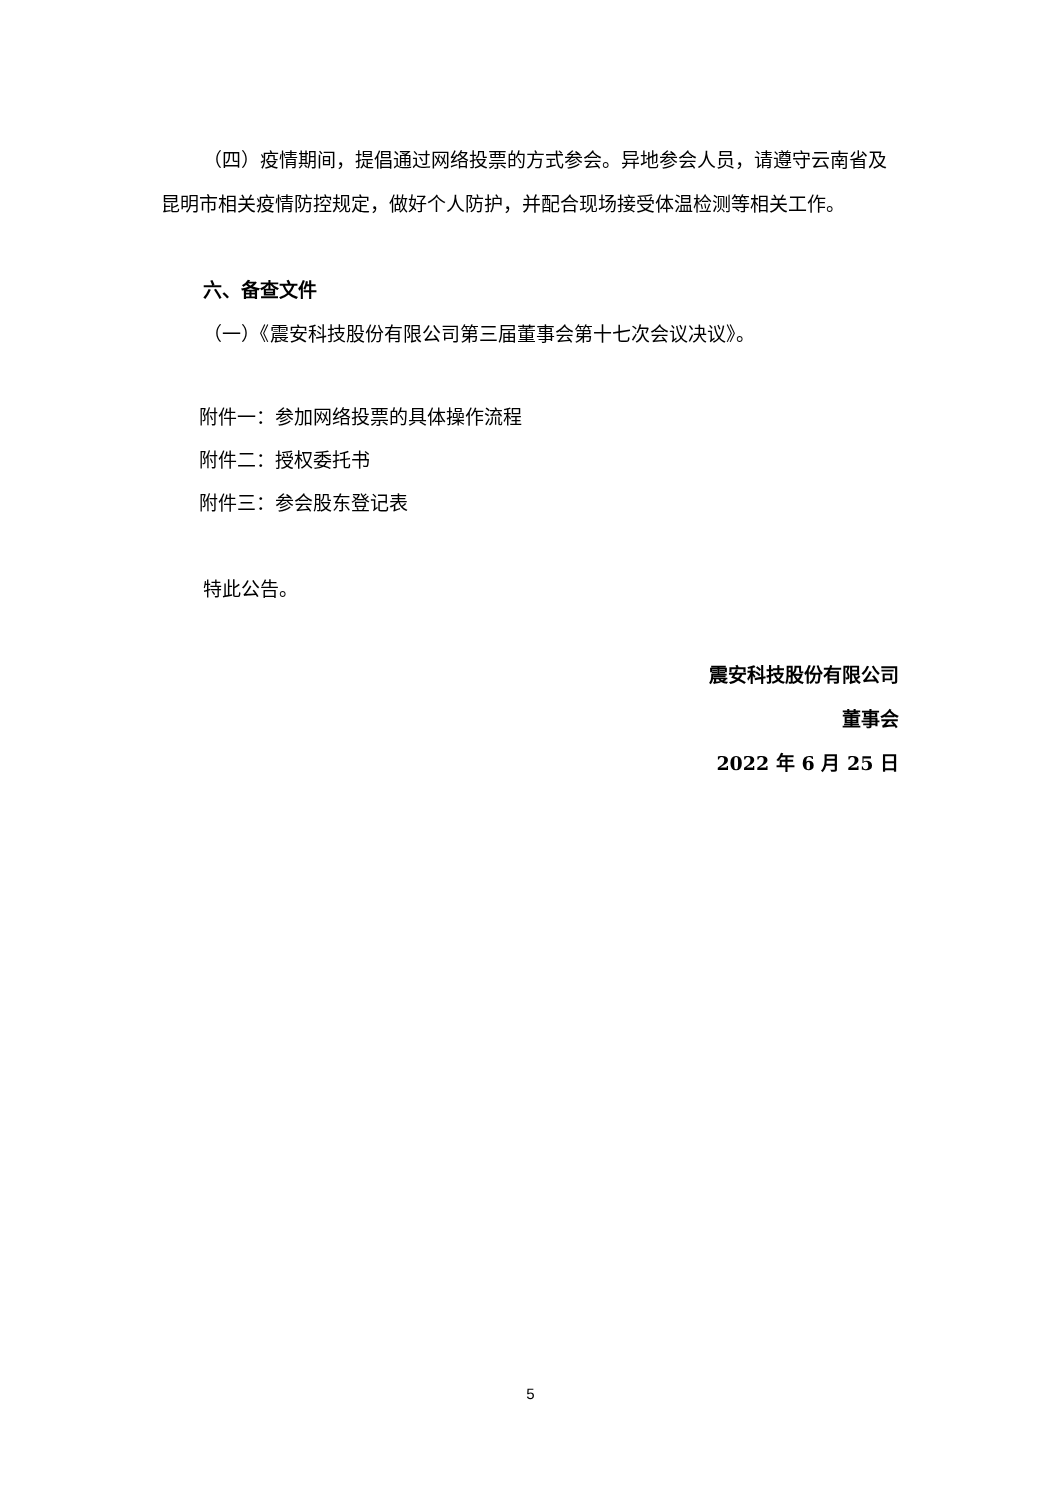（四）疫情期间，提倡通过网络投票的方式参会。异地参会人员，请遵守云南省及昆明市相关疫情防控规定，做好个人防护，并配合现场接受体温检测等相关工作。
六、备查文件
（一）《震安科技股份有限公司第三届董事会第十七次会议决议》。
附件一：参加网络投票的具体操作流程
附件二：授权委托书
附件三：参会股东登记表
特此公告。
震安科技股份有限公司
董事会
2022 年 6 月 25 日
5